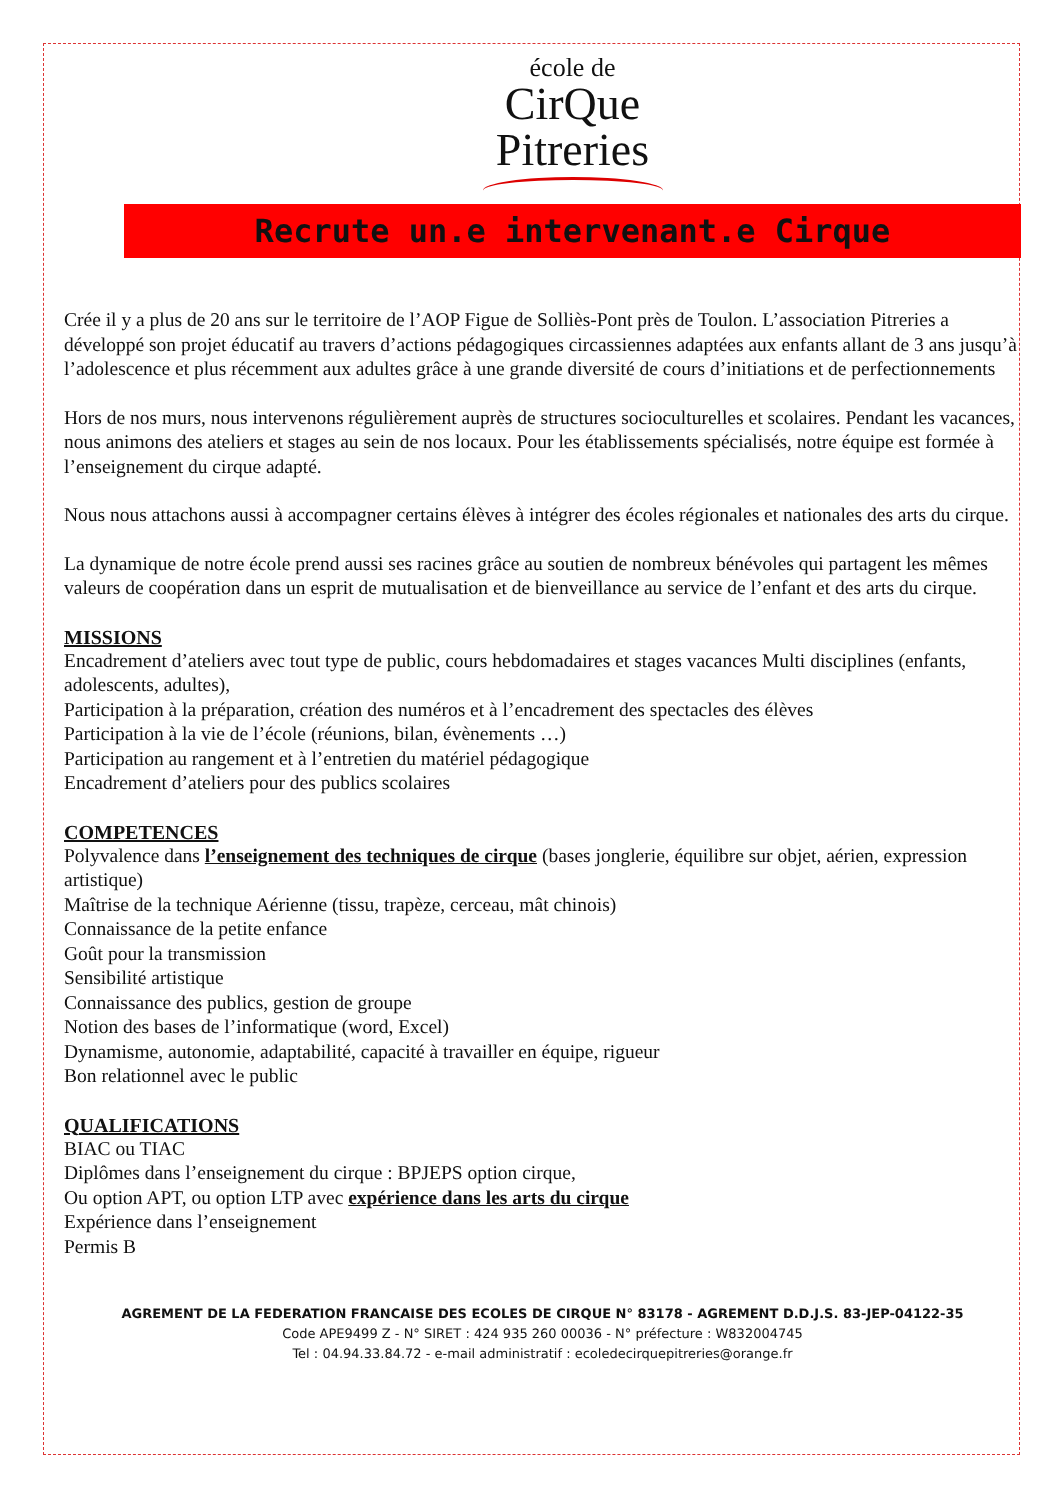école de
CirQue
Pitreries
Recrute un.e intervenant.e Cirque
Crée il y a plus de 20 ans sur le territoire de l’AOP Figue de Solliès-Pont près de Toulon. L’association Pitreries a développé son projet éducatif au travers d’actions pédagogiques circassiennes adaptées aux enfants allant de 3 ans jusqu’à l’adolescence et plus récemment aux adultes grâce à une grande diversité de cours d’initiations et de perfectionnements
Hors de nos murs, nous intervenons régulièrement auprès de structures socioculturelles et scolaires. Pendant les vacances, nous animons des ateliers et stages au sein de nos locaux. Pour les établissements spécialisés, notre équipe est formée à l’enseignement du cirque adapté.
Nous nous attachons aussi à accompagner certains élèves à intégrer des écoles régionales et nationales des arts du cirque.
La dynamique de notre école prend aussi ses racines grâce au soutien de nombreux bénévoles qui partagent les mêmes valeurs de coopération dans un esprit de mutualisation et de bienveillance au service de l’enfant et des arts du cirque.
MISSIONS
Encadrement d’ateliers avec tout type de public, cours hebdomadaires et stages vacances Multi disciplines (enfants, adolescents, adultes),
Participation à la préparation, création des numéros et à l’encadrement des spectacles des élèves
Participation à la vie de l’école (réunions, bilan, évènements …)
Participation au rangement et à l’entretien du matériel pédagogique
Encadrement d’ateliers pour des publics scolaires
COMPETENCES
Polyvalence dans l’enseignement des techniques de cirque (bases jonglerie, équilibre sur objet, aérien, expression artistique)
Maîtrise de la technique Aérienne (tissu, trapèze, cerceau, mât chinois)
Connaissance de la petite enfance
Goût pour la transmission
Sensibilité artistique
Connaissance des publics, gestion de groupe
Notion des bases de l’informatique (word, Excel)
Dynamisme, autonomie, adaptabilité, capacité à travailler en équipe, rigueur
Bon relationnel avec le public
QUALIFICATIONS
BIAC ou TIAC
Diplômes dans l’enseignement du cirque : BPJEPS option cirque,
Ou option APT, ou option LTP avec expérience dans les arts du cirque
Expérience dans l’enseignement
Permis B
AGREMENT DE LA FEDERATION FRANCAISE DES ECOLES DE CIRQUE N° 83178 - AGREMENT D.D.J.S. 83-JEP-04122-35
Code APE9499 Z - N° SIRET : 424 935 260 00036 - N° préfecture : W832004745
Tel : 04.94.33.84.72 - e-mail administratif : ecoledecirquepitreries@orange.fr